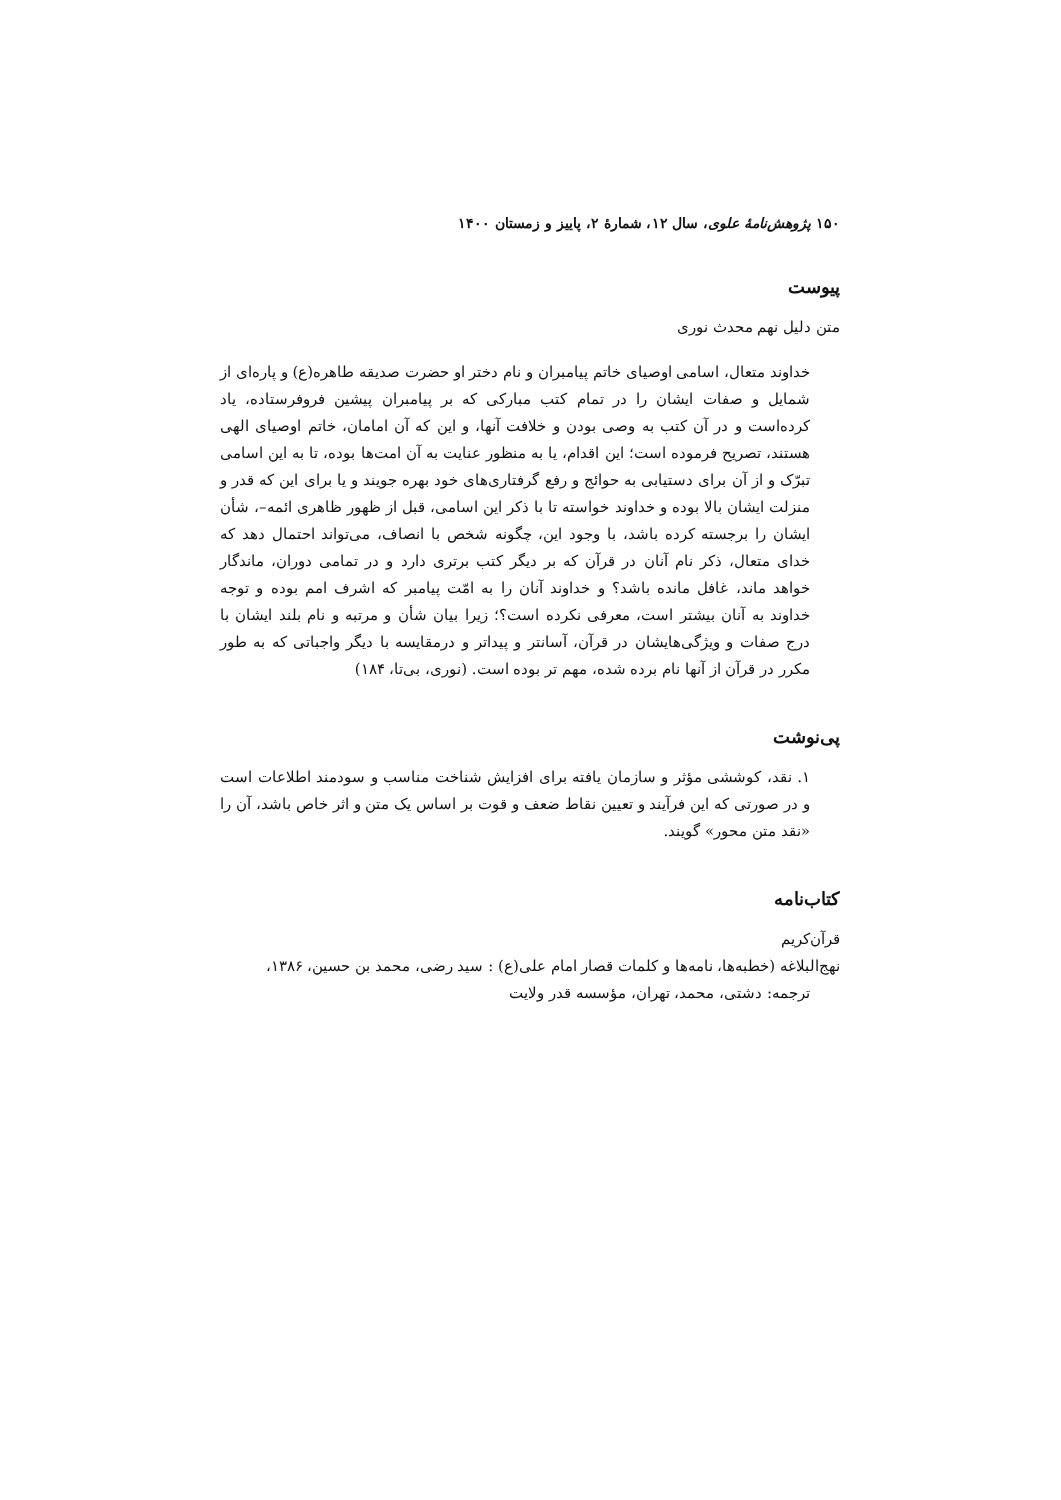۱۵۰ پژوهش‌نامهٔ علوی، سال ۱۲، شمارهٔ ۲، پاییز و زمستان ۱۴۰۰
پیوست
متن دلیل نهم محدث نوری
خداوند متعال، اسامی اوصیای خاتم پیامبران و نام دختر او حضرت صدیقه طاهره(ع) و پاره‌ای از شمایل و صفات ایشان را در تمام کتب مبارکی که بر پیامبران پیشین فروفرستاده، یاد کرده‌است و در آن کتب به وصی بودن و خلافت آنها، و این که آن امامان، خاتم اوصیای الهی هستند، تصریح فرموده است؛ این اقدام، یا به منظور عنایت به آن امت‌ها بوده، تا به این اسامی تبرّک و از آن برای دستیابی به حوائج و رفع گرفتاری‌های خود بهره جویند و یا برای این که قدر و منزلت ایشان بالا بوده و خداوند خواسته تا با ذکر این اسامی، قبل از ظهور ظاهری ائمه–، شأن ایشان را برجسته کرده باشد، با وجود این، چگونه شخص با انصاف، می‌تواند احتمال دهد که خدای متعال، ذکر نام آنان در قرآن که بر دیگر کتب برتری دارد و در تمامی دوران، ماندگار خواهد ماند، غافل مانده باشد؟ و خداوند آنان را به امّت پیامبر که اشرف امم بوده و توجه خداوند به آنان بیشتر است، معرفی نکرده است؟؛ زیرا بیان شأن و مرتبه و نام بلند ایشان با درج صفات و ویژگی‌هایشان در قرآن، آسانتر و پیداتر و درمقایسه با دیگر واجباتی که به طور مکرر در قرآن از آنها نام برده شده، مهم تر بوده است. (نوری، بی‌تا، ۱۸۴)
پی‌نوشت
۱. نقد، کوششی مؤثر و سازمان یافته برای افزایش شناخت مناسب و سودمند اطلاعات است و در صورتی که این فرآیند و تعیین نقاط ضعف و قوت بر اساس یک متن و اثر خاص باشد، آن را «نقد متن محور» گویند.
کتاب‌نامه
قرآن‌کریم
نهج‌البلاغه (خطبه‌ها، نامه‌ها و کلمات قصار امام علی(ع) : سید رضی، محمد بن حسین، ۱۳۸۶،
ترجمه: دشتی، محمد، تهران، مؤسسه قدر ولایت